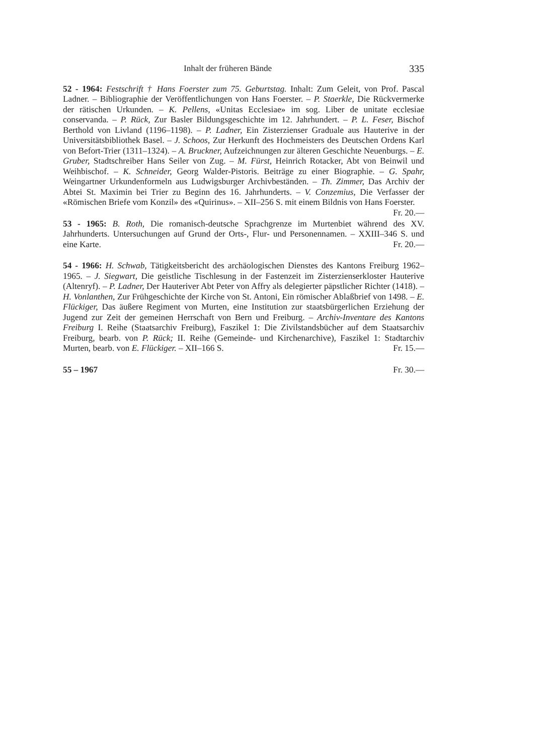Inhalt der früheren Bände 335
52 - 1964: Festschrift † Hans Foerster zum 75. Geburtstag. Inhalt: Zum Geleit, von Prof. Pascal Ladner. – Bibliographie der Veröffentlichungen von Hans Foerster. – P. Staerkle, Die Rückvermerke der rätischen Urkunden. – K. Pellens, «Unitas Ecclesiae» im sog. Liber de unitate ecclesiae conservanda. – P. Rück, Zur Basler Bildungsgeschichte im 12. Jahrhundert. – P. L. Feser, Bischof Berthold von Livland (1196–1198). – P. Ladner, Ein Zisterzienser Graduale aus Hauterive in der Universitätsbibliothek Basel. – J. Schoos, Zur Herkunft des Hochmeisters des Deutschen Ordens Karl von Befort-Trier (1311–1324). – A. Bruckner, Aufzeichnungen zur älteren Geschichte Neuenburgs. – E. Gruber, Stadtschreiber Hans Seiler von Zug. – M. Fürst, Heinrich Rotacker, Abt von Beinwil und Weihbischof. – K. Schneider, Georg Walder-Pistoris. Beiträge zu einer Biographie. – G. Spahr, Weingartner Urkundenformeln aus Ludwigsburger Archivbeständen. – Th. Zimmer, Das Archiv der Abtei St. Maximin bei Trier zu Beginn des 16. Jahrhunderts. – V. Conzemius, Die Verfasser der «Römischen Briefe vom Konzil» des «Quirinus». – XII–256 S. mit einem Bildnis von Hans Foerster. Fr. 20.—
53 - 1965: B. Roth, Die romanisch-deutsche Sprachgrenze im Murtenbiet während des XV. Jahrhunderts. Untersuchungen auf Grund der Orts-, Flur- und Personennamen. – XXIII–346 S. und eine Karte. Fr. 20.—
54 - 1966: H. Schwab, Tätigkeitsbericht des archäologischen Dienstes des Kantons Freiburg 1962–1965. – J. Siegwart, Die geistliche Tischlesung in der Fastenzeit im Zisterzienserkloster Hauterive (Altenryf). – P. Ladner, Der Hauteriver Abt Peter von Affry als delegierter päpstlicher Richter (1418). – H. Vonlanthen, Zur Frühgeschichte der Kirche von St. Antoni, Ein römischer Ablaßbrief von 1498. – E. Flückiger, Das äußere Regiment von Murten, eine Institution zur staatsbürgerlichen Erziehung der Jugend zur Zeit der gemeinen Herrschaft von Bern und Freiburg. – Archiv-Inventare des Kantons Freiburg I. Reihe (Staatsarchiv Freiburg), Faszikel 1: Die Zivilstandsbücher auf dem Staatsarchiv Freiburg, bearb. von P. Rück; II. Reihe (Gemeinde- und Kirchenarchive), Faszikel 1: Stadtarchiv Murten, bearb. von E. Flückiger. – XII–166 S. Fr. 15.—
55 – 1967 Fr. 30.—